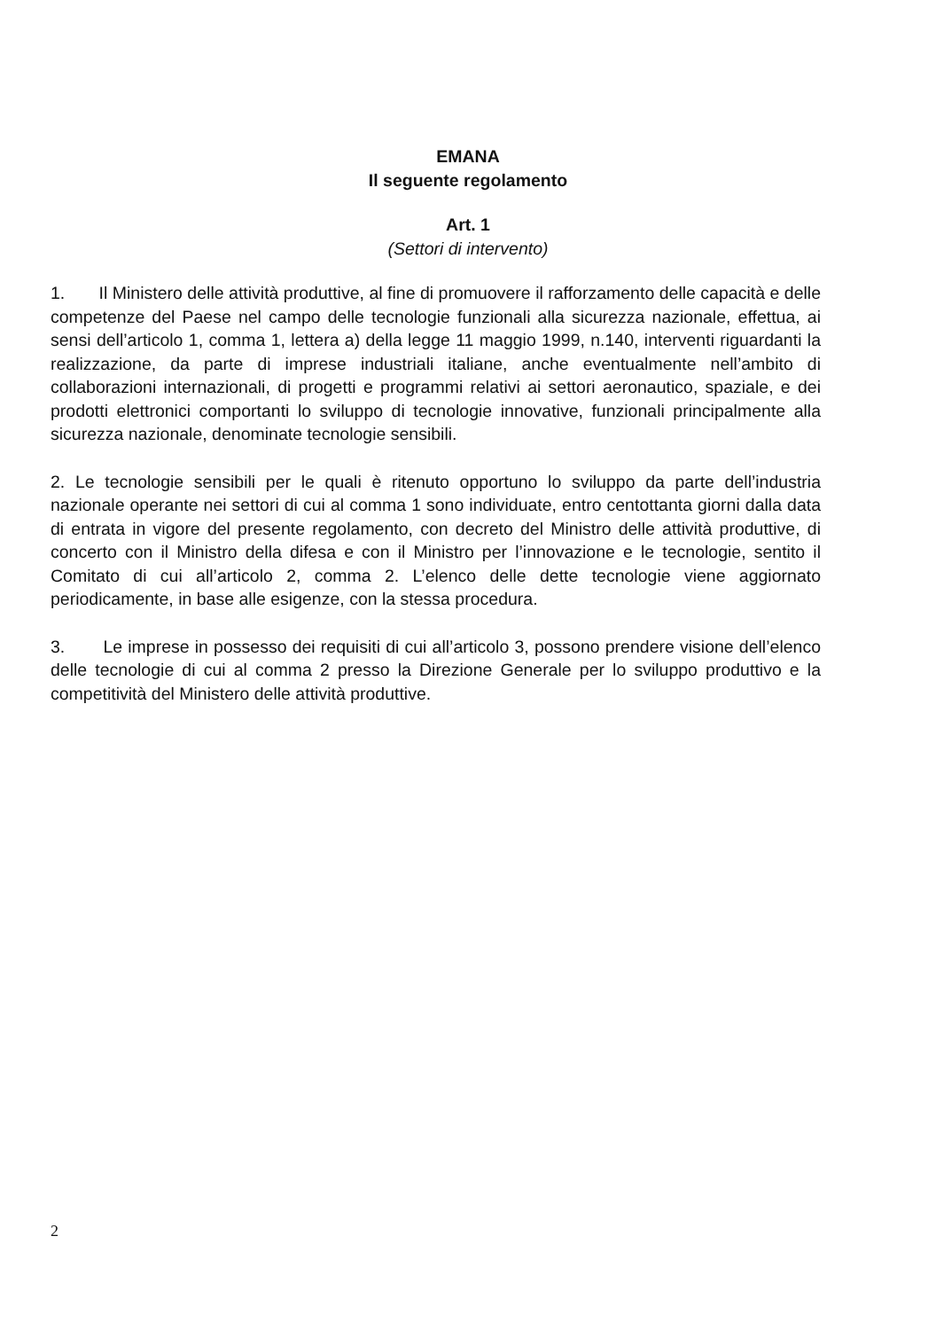EMANA
Il seguente regolamento
Art. 1
(Settori di intervento)
1. Il Ministero delle attività produttive, al fine di promuovere il rafforzamento delle capacità e delle competenze del Paese nel campo delle tecnologie funzionali alla sicurezza nazionale, effettua, ai sensi dell’articolo 1, comma 1, lettera a) della legge 11 maggio 1999, n.140, interventi riguardanti la realizzazione, da parte di imprese industriali italiane, anche eventualmente nell’ambito di collaborazioni internazionali, di progetti e programmi relativi ai settori aeronautico, spaziale, e dei prodotti elettronici comportanti lo sviluppo di tecnologie innovative, funzionali principalmente alla sicurezza nazionale, denominate tecnologie sensibili.
2. Le tecnologie sensibili per le quali è ritenuto opportuno lo sviluppo da parte dell’industria nazionale operante nei settori di cui al comma 1 sono individuate, entro centottanta giorni dalla data di entrata in vigore del presente regolamento, con decreto del Ministro delle attività produttive, di concerto con il Ministro della difesa e con il Ministro per l’innovazione e le tecnologie, sentito il Comitato di cui all’articolo 2, comma 2. L’elenco delle dette tecnologie viene aggiornato periodicamente, in base alle esigenze, con la stessa procedura.
3. Le imprese in possesso dei requisiti di cui all’articolo 3, possono prendere visione dell’elenco delle tecnologie di cui al comma 2 presso la Direzione Generale per lo sviluppo produttivo e la competitività del Ministero delle attività produttive.
2